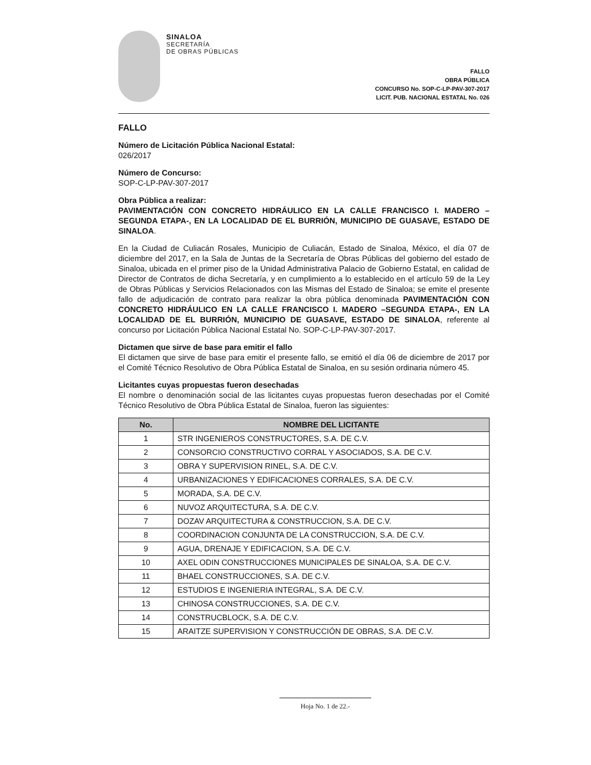SINALOA
SECRETARÍA
DE OBRAS PÚBLICAS
FALLO
OBRA PÚBLICA
CONCURSO No. SOP-C-LP-PAV-307-2017
LICIT. PUB. NACIONAL ESTATAL No. 026
FALLO
Número de Licitación Pública Nacional Estatal:
026/2017
Número de Concurso:
SOP-C-LP-PAV-307-2017
Obra Pública a realizar:
PAVIMENTACIÓN CON CONCRETO HIDRÁULICO EN LA CALLE FRANCISCO I. MADERO –SEGUNDA ETAPA-, EN LA LOCALIDAD DE EL BURRIÓN, MUNICIPIO DE GUASAVE, ESTADO DE SINALOA.
En la Ciudad de Culiacán Rosales, Municipio de Culiacán, Estado de Sinaloa, México, el día 07 de diciembre del 2017, en la Sala de Juntas de la Secretaría de Obras Públicas del gobierno del estado de Sinaloa, ubicada en el primer piso de la Unidad Administrativa Palacio de Gobierno Estatal, en calidad de Director de Contratos de dicha Secretaría, y en cumplimiento a lo establecido en el artículo 59 de la Ley de Obras Públicas y Servicios Relacionados con las Mismas del Estado de Sinaloa; se emite el presente fallo de adjudicación de contrato para realizar la obra pública denominada PAVIMENTACIÓN CON CONCRETO HIDRÁULICO EN LA CALLE FRANCISCO I. MADERO –SEGUNDA ETAPA-, EN LA LOCALIDAD DE EL BURRIÓN, MUNICIPIO DE GUASAVE, ESTADO DE SINALOA, referente al concurso por Licitación Pública Nacional Estatal No. SOP-C-LP-PAV-307-2017.
Dictamen que sirve de base para emitir el fallo
El dictamen que sirve de base para emitir el presente fallo, se emitió el día 06 de diciembre de 2017 por el Comité Técnico Resolutivo de Obra Pública Estatal de Sinaloa, en su sesión ordinaria número 45.
Licitantes cuyas propuestas fueron desechadas
El nombre o denominación social de las licitantes cuyas propuestas fueron desechadas por el Comité Técnico Resolutivo de Obra Pública Estatal de Sinaloa, fueron las siguientes:
| No. | NOMBRE DEL LICITANTE |
| --- | --- |
| 1 | STR INGENIEROS CONSTRUCTORES, S.A. DE C.V. |
| 2 | CONSORCIO CONSTRUCTIVO CORRAL Y ASOCIADOS, S.A. DE C.V. |
| 3 | OBRA Y SUPERVISION RINEL, S.A. DE C.V. |
| 4 | URBANIZACIONES Y EDIFICACIONES CORRALES, S.A. DE C.V. |
| 5 | MORADA, S.A. DE C.V. |
| 6 | NUVOZ ARQUITECTURA, S.A. DE C.V. |
| 7 | DOZAV ARQUITECTURA & CONSTRUCCION, S.A. DE C.V. |
| 8 | COORDINACION CONJUNTA DE LA CONSTRUCCION, S.A. DE C.V. |
| 9 | AGUA, DRENAJE Y EDIFICACION, S.A. DE C.V. |
| 10 | AXEL ODIN CONSTRUCCIONES MUNICIPALES DE SINALOA, S.A. DE C.V. |
| 11 | BHAEL CONSTRUCCIONES, S.A. DE C.V. |
| 12 | ESTUDIOS E INGENIERIA INTEGRAL, S.A. DE C.V. |
| 13 | CHINOSA CONSTRUCCIONES, S.A. DE C.V. |
| 14 | CONSTRUCBLOCK, S.A. DE C.V. |
| 15 | ARAITZE SUPERVISION Y CONSTRUCCIÓN DE OBRAS, S.A. DE C.V. |
Hoja No. 1 de 22.-